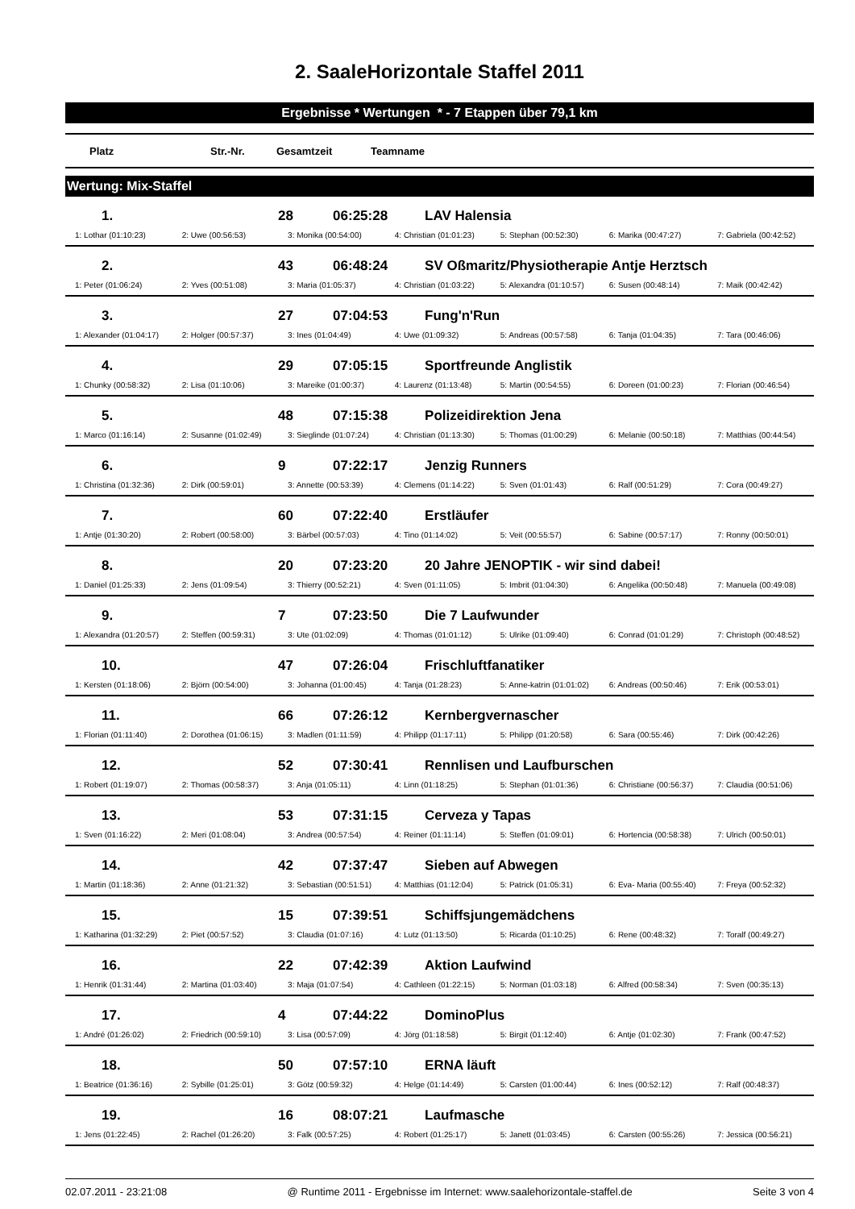2. SaaleHorizontale Staffel 2011
Ergebnisse * Wertungen * - 7 Etappen über 79,1 km
Platz Str.-Nr. Gesamtzeit Teamname
Wertung: Mix-Staffel
| 1. | | 28 06:25:28 LAV Halensia | | | | |
| 1: Lothar (01:10:23) | 2: Uwe (00:56:53) | 3: Monika (00:54:00) | 4: Christian (01:01:23) | 5: Stephan (00:52:30) | 6: Marika (00:47:27) | 7: Gabriela (00:42:52) |
| 2. | | 43 06:48:24 SV Oßmaritz/Physiotherapie Antje Herztsch | | | | |
| 1: Peter (01:06:24) | 2: Yves (00:51:08) | 3: Maria (01:05:37) | 4: Christian (01:03:22) | 5: Alexandra (01:10:57) | 6: Susen (00:48:14) | 7: Maik (00:42:42) |
| 3. | | 27 07:04:53 Fung'n'Run | | | | |
| 1: Alexander (01:04:17) | 2: Holger (00:57:37) | 3: Ines (01:04:49) | 4: Uwe (01:09:32) | 5: Andreas (00:57:58) | 6: Tanja (01:04:35) | 7: Tara (00:46:06) |
| 4. | | 29 07:05:15 Sportfreunde Anglistik | | | | |
| 1: Chunky (00:58:32) | 2: Lisa (01:10:06) | 3: Mareike (01:00:37) | 4: Laurenz (01:13:48) | 5: Martin (00:54:55) | 6: Doreen (01:00:23) | 7: Florian (00:46:54) |
| 5. | | 48 07:15:38 Polizeidirektion Jena | | | | |
| 1: Marco (01:16:14) | 2: Susanne (01:02:49) | 3: Sieglinde (01:07:24) | 4: Christian (01:13:30) | 5: Thomas (01:00:29) | 6: Melanie (00:50:18) | 7: Matthias (00:44:54) |
| 6. | | 9 07:22:17 Jenzig Runners | | | | |
| 1: Christina (01:32:36) | 2: Dirk (00:59:01) | 3: Annette (00:53:39) | 4: Clemens (01:14:22) | 5: Sven (01:01:43) | 6: Ralf (00:51:29) | 7: Cora (00:49:27) |
| 7. | | 60 07:22:40 Erstläufer | | | | |
| 1: Antje (01:30:20) | 2: Robert (00:58:00) | 3: Bärbel (00:57:03) | 4: Tino (01:14:02) | 5: Veit (00:55:57) | 6: Sabine (00:57:17) | 7: Ronny (00:50:01) |
| 8. | | 20 07:23:20 20 Jahre JENOPTIK - wir sind dabei! | | | | |
| 1: Daniel (01:25:33) | 2: Jens (01:09:54) | 3: Thierry (00:52:21) | 4: Sven (01:11:05) | 5: Imbrit (01:04:30) | 6: Angelika (00:50:48) | 7: Manuela (00:49:08) |
| 9. | | 7 07:23:50 Die 7 Laufwunder | | | | |
| 1: Alexandra (01:20:57) | 2: Steffen (00:59:31) | 3: Ute (01:02:09) | 4: Thomas (01:01:12) | 5: Ulrike (01:09:40) | 6: Conrad (01:01:29) | 7: Christoph (00:48:52) |
| 10. | | 47 07:26:04 Frischluftfanatiker | | | | |
| 1: Kersten (01:18:06) | 2: Björn (00:54:00) | 3: Johanna (01:00:45) | 4: Tanja (01:28:23) | 5: Anne-katrin (01:01:02) | 6: Andreas (00:50:46) | 7: Erik (00:53:01) |
| 11. | | 66 07:26:12 Kernbergvernascher | | | | |
| 1: Florian (01:11:40) | 2: Dorothea (01:06:15) | 3: Madlen (01:11:59) | 4: Philipp (01:17:11) | 5: Philipp (01:20:58) | 6: Sara (00:55:46) | 7: Dirk (00:42:26) |
| 12. | | 52 07:30:41 Rennlisen und Laufburschen | | | | |
| 1: Robert (01:19:07) | 2: Thomas (00:58:37) | 3: Anja (01:05:11) | 4: Linn (01:18:25) | 5: Stephan (01:01:36) | 6: Christiane (00:56:37) | 7: Claudia (00:51:06) |
| 13. | | 53 07:31:15 Cerveza y Tapas | | | | |
| 1: Sven (01:16:22) | 2: Meri (01:08:04) | 3: Andrea (00:57:54) | 4: Reiner (01:11:14) | 5: Steffen (01:09:01) | 6: Hortencia (00:58:38) | 7: Ulrich (00:50:01) |
| 14. | | 42 07:37:47 Sieben auf Abwegen | | | | |
| 1: Martin (01:18:36) | 2: Anne (01:21:32) | 3: Sebastian (00:51:51) | 4: Matthias (01:12:04) | 5: Patrick (01:05:31) | 6: Eva- Maria (00:55:40) | 7: Freya (00:52:32) |
| 15. | | 15 07:39:51 Schiffsjungemädchens | | | | |
| 1: Katharina (01:32:29) | 2: Piet (00:57:52) | 3: Claudia (01:07:16) | 4: Lutz (01:13:50) | 5: Ricarda (01:10:25) | 6: Rene (00:48:32) | 7: Toralf (00:49:27) |
| 16. | | 22 07:42:39 Aktion Laufwind | | | | |
| 1: Henrik (01:31:44) | 2: Martina (01:03:40) | 3: Maja (01:07:54) | 4: Cathleen (01:22:15) | 5: Norman (01:03:18) | 6: Alfred (00:58:34) | 7: Sven (00:35:13) |
| 17. | | 4 07:44:22 DominoPlus | | | | |
| 1: André (01:26:02) | 2: Friedrich (00:59:10) | 3: Lisa (00:57:09) | 4: Jörg (01:18:58) | 5: Birgit (01:12:40) | 6: Antje (01:02:30) | 7: Frank (00:47:52) |
| 18. | | 50 07:57:10 ERNA läuft | | | | |
| 1: Beatrice (01:36:16) | 2: Sybille (01:25:01) | 3: Götz (00:59:32) | 4: Helge (01:14:49) | 5: Carsten (01:00:44) | 6: Ines (00:52:12) | 7: Ralf (00:48:37) |
| 19. | | 16 08:07:21 Laufmasche | | | | |
| 1: Jens (01:22:45) | 2: Rachel (01:26:20) | 3: Falk (00:57:25) | 4: Robert (01:25:17) | 5: Janett (01:03:45) | 6: Carsten (00:55:26) | 7: Jessica (00:56:21) |
02.07.2011 - 23:21:08 @ Runtime 2011 - Ergebnisse im Internet: www.saalehorizontale-staffel.de Seite 3 von 4